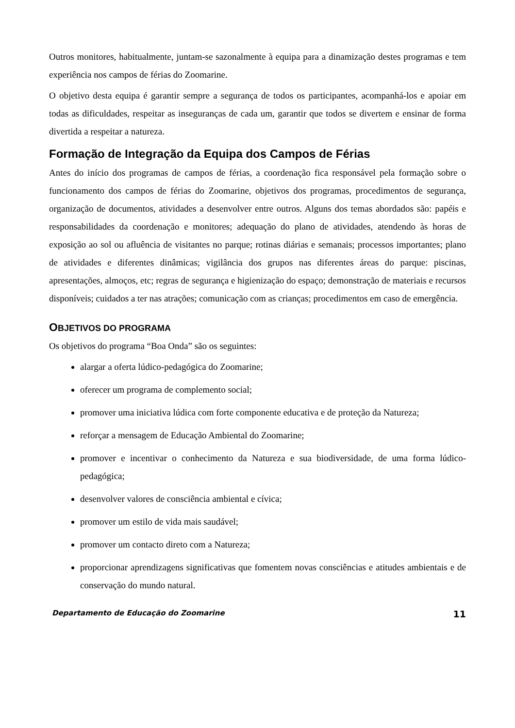Outros monitores, habitualmente, juntam-se sazonalmente à equipa para a dinamização destes programas e tem experiência nos campos de férias do Zoomarine.
O objetivo desta equipa é garantir sempre a segurança de todos os participantes, acompanhá-los e apoiar em todas as dificuldades, respeitar as inseguranças de cada um, garantir que todos se divertem e ensinar de forma divertida a respeitar a natureza.
Formação de Integração da Equipa dos Campos de Férias
Antes do início dos programas de campos de férias, a coordenação fica responsável pela formação sobre o funcionamento dos campos de férias do Zoomarine, objetivos dos programas, procedimentos de segurança, organização de documentos, atividades a desenvolver entre outros. Alguns dos temas abordados são: papéis e responsabilidades da coordenação e monitores; adequação do plano de atividades, atendendo às horas de exposição ao sol ou afluência de visitantes no parque; rotinas diárias e semanais; processos importantes; plano de atividades e diferentes dinâmicas; vigilância dos grupos nas diferentes áreas do parque: piscinas, apresentações, almoços, etc; regras de segurança e higienização do espaço; demonstração de materiais e recursos disponíveis; cuidados a ter nas atrações; comunicação com as crianças; procedimentos em caso de emergência.
OBJETIVOS DO PROGRAMA
Os objetivos do programa “Boa Onda” são os seguintes:
alargar a oferta lúdico-pedagógica do Zoomarine;
oferecer um programa de complemento social;
promover uma iniciativa lúdica com forte componente educativa e de proteção da Natureza;
reforçar a mensagem de Educação Ambiental do Zoomarine;
promover e incentivar o conhecimento da Natureza e sua biodiversidade, de uma forma lúdico-pedagógica;
desenvolver valores de consciência ambiental e cívica;
promover um estilo de vida mais saudável;
promover um contacto direto com a Natureza;
proporcionar aprendizagens significativas que fomentem novas consciências e atitudes ambientais e de conservação do mundo natural.
Departamento de Educação do Zoomarine 11